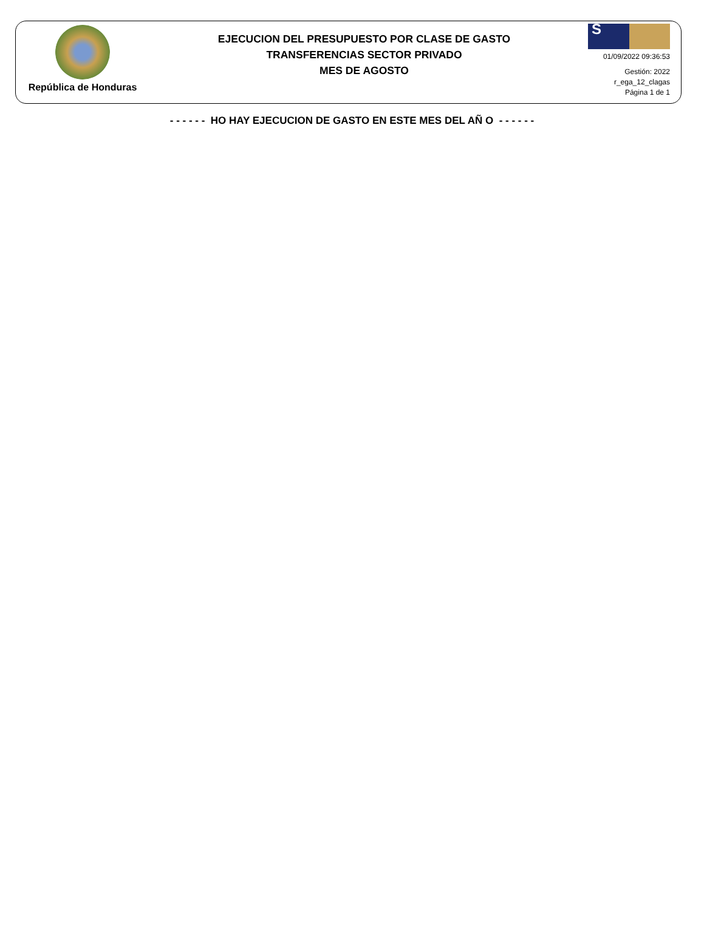República de Honduras
EJECUCION DEL PRESUPUESTO POR CLASE DE GASTO
TRANSFERENCIAS SECTOR PRIVADO
MES DE AGOSTO
S
01/09/2022 09:36:53
Gestión: 2022
r_ega_12_clagas
Página 1 de 1
- - - - - - HO HAY EJECUCION DE GASTO EN ESTE MES DEL AÑ O - - - - - -